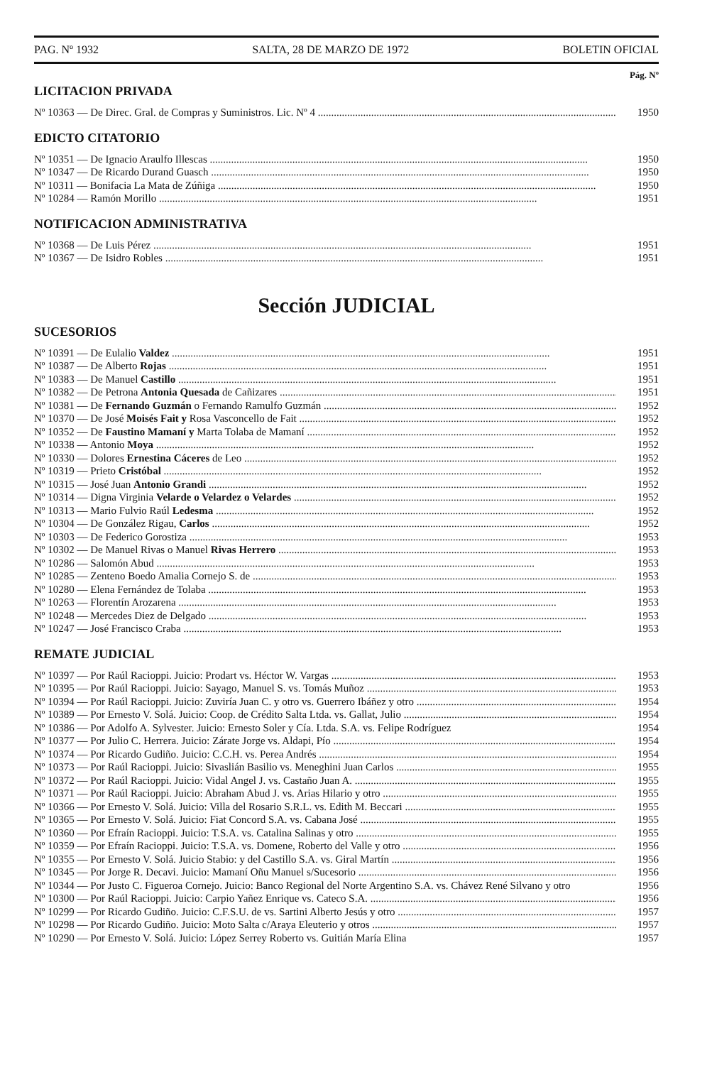PAG. Nº 1932 SALTA, 28 DE MARZO DE 1972 BOLETIN OFICIAL
Pág. Nº
LICITACION PRIVADA
Nº 10363 — De Direc. Gral. de Compras y Suministros. Lic. Nº 4 1950
EDICTO CITATORIO
Nº 10351 — De Ignacio Araulfo Illescas 1950
Nº 10347 — De Ricardo Durand Guasch 1950
Nº 10311 — Bonifacia La Mata de Zúñiga 1950
Nº 10284 — Ramón Morillo 1951
NOTIFICACION ADMINISTRATIVA
Nº 10368 — De Luis Pérez 1951
Nº 10367 — De Isidro Robles 1951
Sección JUDICIAL
SUCESORIOS
Nº 10391 — De Eulalio Valdez 1951
Nº 10387 — De Alberto Rojas 1951
Nº 10383 — De Manuel Castillo 1951
Nº 10382 — De Petrona Antonia Quesada de Cañizares 1951
Nº 10381 — De Fernando Guzmán o Fernando Ramulfo Guzmán 1952
Nº 10370 — De José Moisés Fait y Rosa Vasconcello de Fait 1952
Nº 10352 — De Faustino Mamaní y Marta Tolaba de Mamaní 1952
Nº 10338 — Antonio Moya 1952
Nº 10330 — Dolores Ernestina Cáceres de Leo 1952
Nº 10319 — Prieto Cristóbal 1952
Nº 10315 — José Juan Antonio Grandi 1952
Nº 10314 — Digna Virginia Velarde o Velardez o Velardes 1952
Nº 10313 — Mario Fulvio Raúl Ledesma 1952
Nº 10304 — De González Rigau, Carlos 1952
Nº 10303 — De Federico Gorostiza 1953
Nº 10302 — De Manuel Rivas o Manuel Rivas Herrero 1953
Nº 10286 — Salomón Abud 1953
Nº 10285 — Zenteno Boedo Amalia Cornejo S. de 1953
Nº 10280 — Elena Fernández de Tolaba 1953
Nº 10263 — Florentín Arozarena 1953
Nº 10248 — Mercedes Diez de Delgado 1953
Nº 10247 — José Francisco Craba 1953
REMATE JUDICIAL
Nº 10397 — Por Raúl Racioppi. Juicio: Prodart vs. Héctor W. Vargas 1953
Nº 10395 — Por Raúl Racioppi. Juicio: Sayago, Manuel S. vs. Tomás Muñoz 1953
Nº 10394 — Por Raúl Racioppi. Juicio: Zuviría Juan C. y otro vs. Guerrero Ibáñez y otro 1954
Nº 10389 — Por Ernesto V. Solá. Juicio: Coop. de Crédito Salta Ltda. vs. Gallat, Julio 1954
Nº 10386 — Por Adolfo A. Sylvester. Juicio: Ernesto Soler y Cía. Ltda. S.A. vs. Felipe Rodríguez 1954
Nº 10377 — Por Julio C. Herrera. Juicio: Zárate Jorge vs. Aldapi, Pío 1954
Nº 10374 — Por Ricardo Gudiño. Juicio: C.C.H. vs. Perea Andrés 1954
Nº 10373 — Por Raúl Racioppi. Juicio: Sivaslián Basilio vs. Meneghini Juan Carlos 1955
Nº 10372 — Por Raúl Racioppi. Juicio: Vidal Angel J. vs. Castaño Juan A. 1955
Nº 10371 — Por Raúl Racioppi. Juicio: Abraham Abud J. vs. Arias Hilario y otro 1955
Nº 10366 — Por Ernesto V. Solá. Juicio: Villa del Rosario S.R.L. vs. Edith M. Beccari 1955
Nº 10365 — Por Ernesto V. Solá. Juicio: Fiat Concord S.A. vs. Cabana José 1955
Nº 10360 — Por Efraín Racioppi. Juicio: T.S.A. vs. Catalina Salinas y otro 1955
Nº 10359 — Por Efraín Racioppi. Juicio: T.S.A. vs. Domene, Roberto del Valle y otro 1956
Nº 10355 — Por Ernesto V. Solá. Juicio Stabio: y del Castillo S.A. vs. Giral Martín 1956
Nº 10345 — Por Jorge R. Decavi. Juicio: Mamaní Oñu Manuel s/Sucesorio 1956
Nº 10344 — Por Justo C. Figueroa Cornejo. Juicio: Banco Regional del Norte Argentino S.A. vs. Chávez René Silvano y otro 1956
Nº 10300 — Por Raúl Racioppi. Juicio: Carpio Yañez Enrique vs. Cateco S.A. 1956
Nº 10299 — Por Ricardo Gudiño. Juicio: C.F.S.U. de vs. Sartini Alberto Jesús y otro 1957
Nº 10298 — Por Ricardo Gudiño. Juicio: Moto Salta c/Araya Eleuterio y otros 1957
Nº 10290 — Por Ernesto V. Solá. Juicio: López Serrey Roberto vs. Guitián María Elina 1957